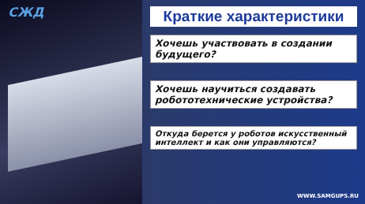СЖД
Краткие характеристики
Хочешь участвовать в создании будущего?
Хочешь научиться создавать робототехнические устройства?
Откуда берется у роботов искусственный интеллект и как они управляются?
WWW.SAMGUPS.RU